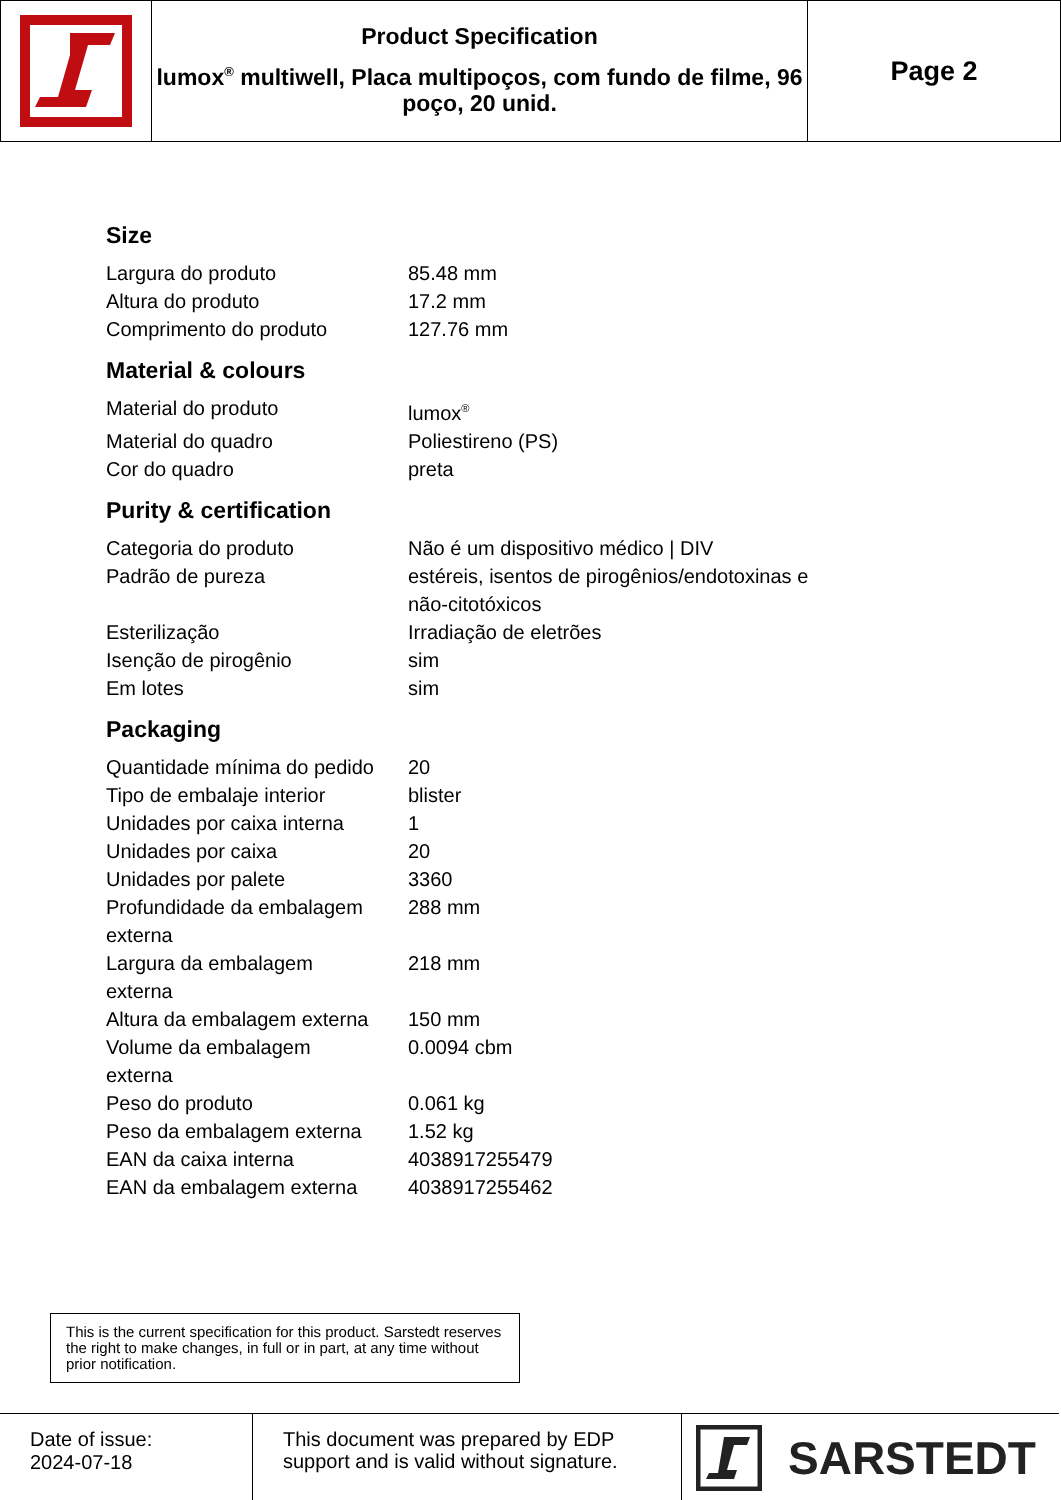Product Specification
lumox<sup>®</sup> multiwell, Placa multipoços, com fundo de filme, 96 poço, 20 unid.
Page 2
Size
| Largura do produto | 85.48 mm |
| Altura do produto | 17.2 mm |
| Comprimento do produto | 127.76 mm |
Material & colours
| Material do produto | lumox<sup>®</sup> |
| Material do quadro | Poliestireno (PS) |
| Cor do quadro | preta |
Purity & certification
| Categoria do produto | Não é um dispositivo médico / DIV |
| Padrão de pureza | estéreis, isentos de pirogênios/endotoxinas e não-citotóxicos |
| Esterilização | Irradiação de eletrões |
| Isenção de pirogênio | sim |
| Em lotes | sim |
Packaging
| Quantidade mínima do pedido | 20 |
| Tipo de embalaje interior | blister |
| Unidades por caixa interna | 1 |
| Unidades por caixa | 20 |
| Unidades por palete | 3360 |
| Profundidade da embalagem externa | 288 mm |
| Largura da embalagem externa | 218 mm |
| Altura da embalagem externa | 150 mm |
| Volume da embalagem externa | 0.0094 cbm |
| Peso do produto | 0.061 kg |
| Peso da embalagem externa | 1.52 kg |
| EAN da caixa interna | 4038917255479 |
| EAN da embalagem externa | 4038917255462 |
This is the current specification for this product. Sarstedt reserves the right to make changes, in full or in part, at any time without prior notification.
Date of issue:
2024-07-18
This document was prepared by EDP support and is valid without signature.
SARSTEDT